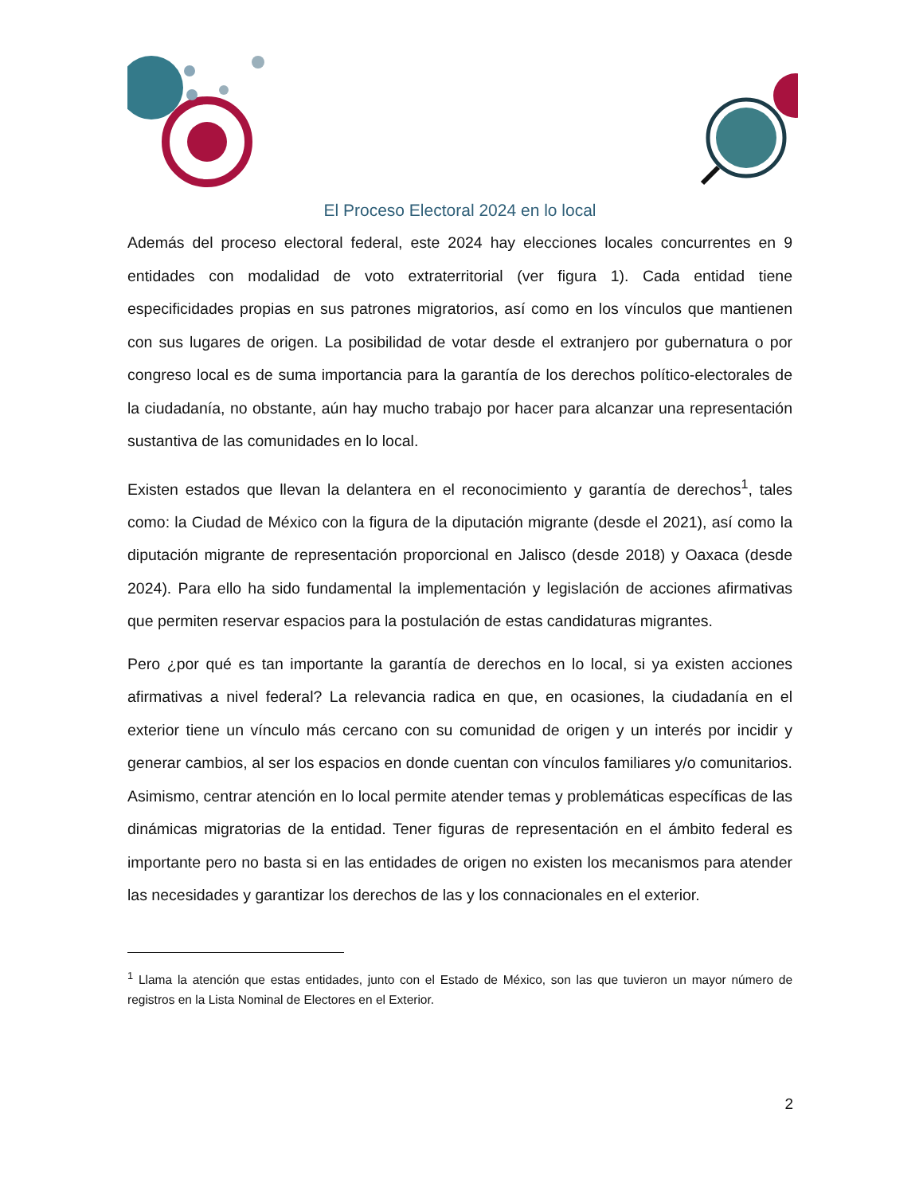El Proceso Electoral 2024 en lo local
Además del proceso electoral federal, este 2024 hay elecciones locales concurrentes en 9 entidades con modalidad de voto extraterritorial (ver figura 1). Cada entidad tiene especificidades propias en sus patrones migratorios, así como en los vínculos que mantienen con sus lugares de origen. La posibilidad de votar desde el extranjero por gubernatura o por congreso local es de suma importancia para la garantía de los derechos político-electorales de la ciudadanía, no obstante, aún hay mucho trabajo por hacer para alcanzar una representación sustantiva de las comunidades en lo local.
Existen estados que llevan la delantera en el reconocimiento y garantía de derechos<sup>1</sup>, tales como: la Ciudad de México con la figura de la diputación migrante (desde el 2021), así como la diputación migrante de representación proporcional en Jalisco (desde 2018) y Oaxaca (desde 2024). Para ello ha sido fundamental la implementación y legislación de acciones afirmativas que permiten reservar espacios para la postulación de estas candidaturas migrantes.
Pero ¿por qué es tan importante la garantía de derechos en lo local, si ya existen acciones afirmativas a nivel federal? La relevancia radica en que, en ocasiones, la ciudadanía en el exterior tiene un vínculo más cercano con su comunidad de origen y un interés por incidir y generar cambios, al ser los espacios en donde cuentan con vínculos familiares y/o comunitarios. Asimismo, centrar atención en lo local permite atender temas y problemáticas específicas de las dinámicas migratorias de la entidad. Tener figuras de representación en el ámbito federal es importante pero no basta si en las entidades de origen no existen los mecanismos para atender las necesidades y garantizar los derechos de las y los connacionales en el exterior.
<sup>1</sup> Llama la atención que estas entidades, junto con el Estado de México, son las que tuvieron un mayor número de registros en la Lista Nominal de Electores en el Exterior.
2